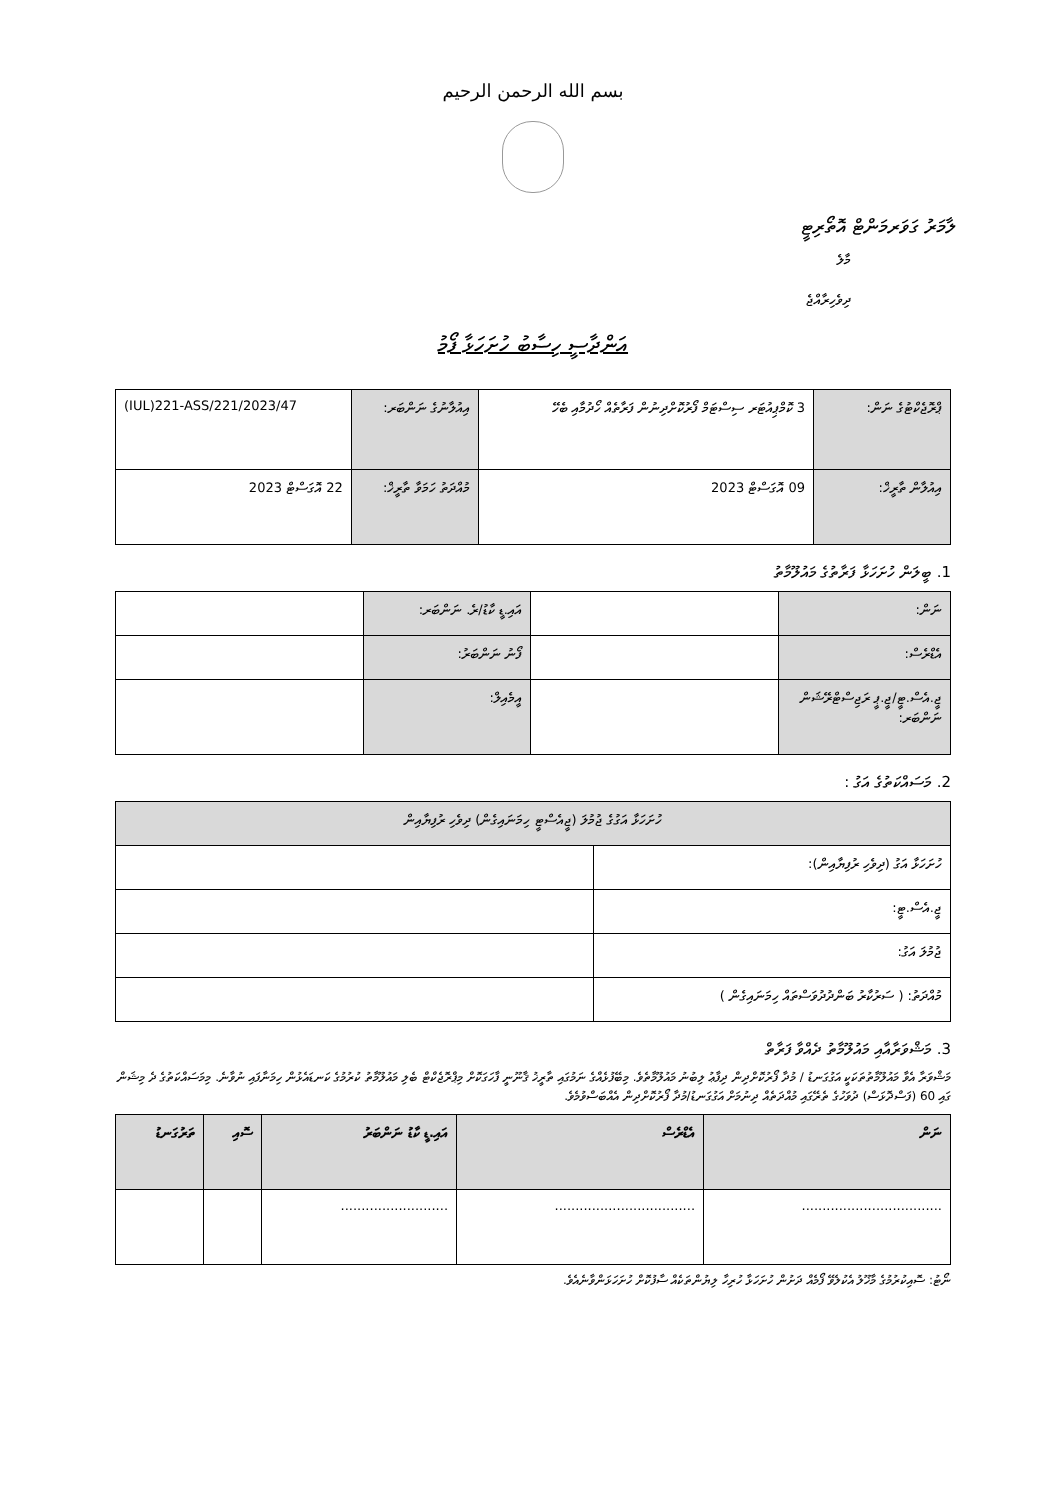بسم الله الرحمن الرحيم
ލާމަރު ގަވަރމަންޓް އޮތޯރިޓީ
މާލެ
ދިވެހިރާއްޖެ
އަންދާސީ ހިސާބު ހުށަހަޅާ ފޯމު
| ޕްރޮޖެކްޓުގެ ނަން: | 3 ކޮމްޕިއުޓަރ ސިސްޓަމް ފޯރުކޮށްދިނުން ފަރާތެއް ހޯދުމާއި ބެހޭ | އިއުލާނުގެ ނަންބަރ: | (IUL)221-ASS/221/2023/47 |
| އިއުލާން ތާރީޚް: | 09 އޮގަސްޓް 2023 | މުއްދަތު ހަމަވާ ތާރީޚް: | 22 އޮގަސްޓް 2023 |
1. ބީލަން ހުށަހަޅާ ފަރާތުގެ މައުލޫމާތު
| ނަން: | | އައި.ޑީ ކާޑު/ރެ. ނަންބަރ: | |
| އެޑްރެސް: | | ފޯނު ނަންބަރު: | |
| ޖީ.އެސް.ޓީ/ޖީ.ޕީ ރަޖިސްޓްރޭޝަން ނަންބަރ: | | އީމެއިލް: | |
2. މަސައްކަތުގެ އަގު :
| ހުށަހަޅާ އަގުގެ ޖުމުލަ (ޖީއެސްޓީ ހިމަނައިގެން) ދިވެހި ރުފިޔާއިން | |
| ހުށަހަޅާ އަގު (ދިވެހި ރުފިޔާއިން): | |
| ޖީ.އެސް.ޓީ: | |
| ޖުމުލަ އަގު: | |
| މުއްދަތު: ( ސަރުކާރު ބަންދުދުވަސްތައް ހިމަނައިގެން ) | |
3. މަޝްވަރާއާއި މައުލޫމާތު ދެއްވާ ފަރާތް
މަޝްވަރާ އެވާ މައުލޫމާތުތަކަކީ އަގުގަނޑު / މުދާ ފޯރުކޮށްދިން ދިފާޢު ލިބުނު މައުލޫމާތެވެ. މިބޭފުޅެއްގެ ނަމުގައި ތާރީޚު ޤާނޫނީ ފާހަގަކޮށް މިޕްރޮޖެކްޓް ބެލި މައުލޫމާތު ކުރުމުގެ ކަނޑައެޅުން ހިމަނާފައި ނުވާނެ. މިމަސައްކަތުގެ ދެ މިޝަން ގައި 60 (ފަސްދޮޅަސް) ދުވަހުގެ ތެރޭގައި މުއްދަތެއް ދިނުމަށް އަގުގަނޑު/މުދާ ފޯރުކޮށްދިން އެއްބަސްވުމެވެ.
| ނަން | އެޑްރެސް | އައި.ޑީ ކާޑު ނަންބަރު | ސޮއި | ތަރުގަނޑު |
| --- | --- | --- | --- | --- |
| .................................. | .................................. | .......................... | | |
ނޯޓު: ސޮއިކުރުމުގެ މާޚޫލު އެކުލެވޭ ފޯމެއް ދަށުން ހުށަހަޅާ ހުރިހާ ލިޔުންތަކެއް ސާފުކޮށް ހުށަހަޅަންވާނެއެވެ.